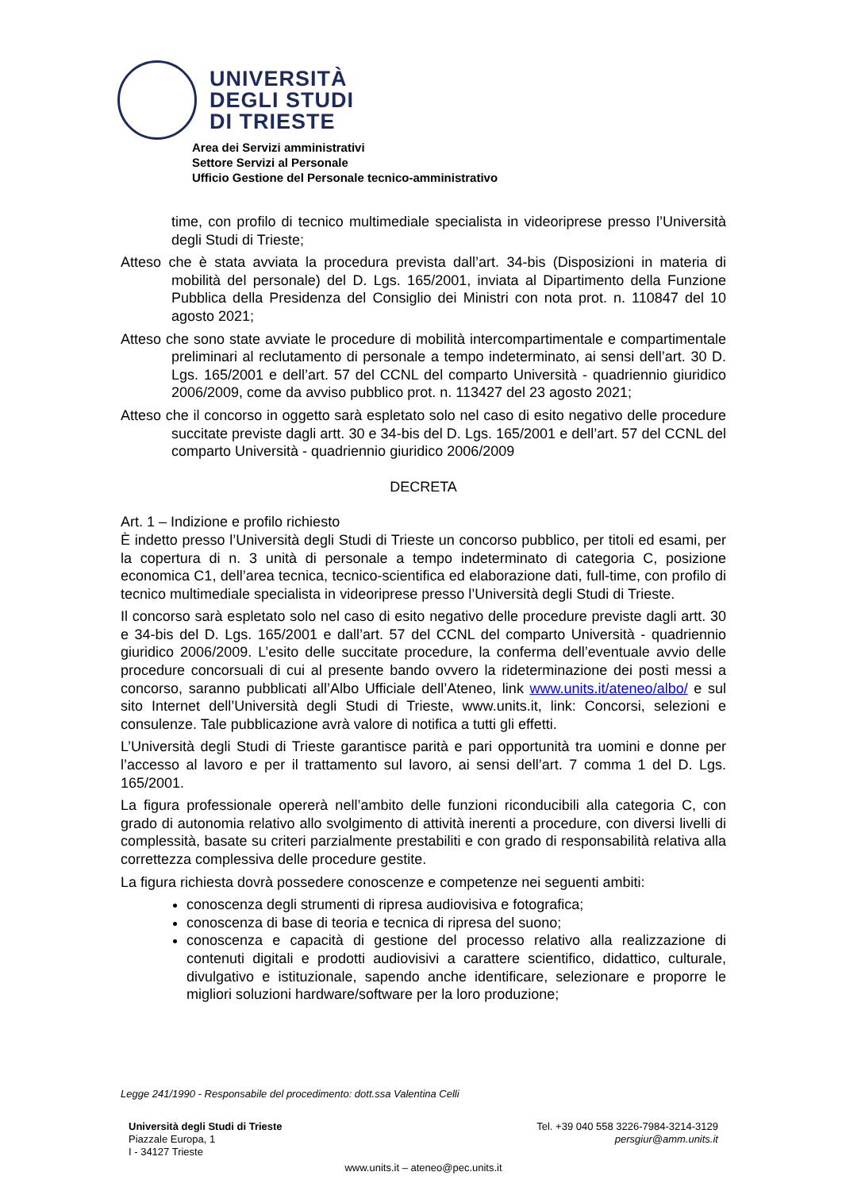UNIVERSITÀ
DEGLI STUDI
DI TRIESTE
Area dei Servizi amministrativi
Settore Servizi al Personale
Ufficio Gestione del Personale tecnico-amministrativo
time, con profilo di tecnico multimediale specialista in videoriprese presso l’Università degli Studi di Trieste;
Atteso che è stata avviata la procedura prevista dall’art. 34-bis (Disposizioni in materia di mobilità del personale) del D. Lgs. 165/2001, inviata al Dipartimento della Funzione Pubblica della Presidenza del Consiglio dei Ministri con nota prot. n. 110847 del 10 agosto 2021;
Atteso che sono state avviate le procedure di mobilità intercompartimentale e compartimentale preliminari al reclutamento di personale a tempo indeterminato, ai sensi dell’art. 30 D. Lgs. 165/2001 e dell’art. 57 del CCNL del comparto Università - quadriennio giuridico 2006/2009, come da avviso pubblico prot. n. 113427 del 23 agosto 2021;
Atteso che il concorso in oggetto sarà espletato solo nel caso di esito negativo delle procedure succitate previste dagli artt. 30 e 34-bis del D. Lgs. 165/2001 e dell’art. 57 del CCNL del comparto Università - quadriennio giuridico 2006/2009
DECRETA
Art. 1 – Indizione e profilo richiesto
È indetto presso l’Università degli Studi di Trieste un concorso pubblico, per titoli ed esami, per la copertura di n. 3 unità di personale a tempo indeterminato di categoria C, posizione economica C1, dell’area tecnica, tecnico-scientifica ed elaborazione dati, full-time, con profilo di tecnico multimediale specialista in videoriprese presso l’Università degli Studi di Trieste.
Il concorso sarà espletato solo nel caso di esito negativo delle procedure previste dagli artt. 30 e 34-bis del D. Lgs. 165/2001 e dall’art. 57 del CCNL del comparto Università - quadriennio giuridico 2006/2009. L’esito delle succitate procedure, la conferma dell’eventuale avvio delle procedure concorsuali di cui al presente bando ovvero la rideterminazione dei posti messi a concorso, saranno pubblicati all’Albo Ufficiale dell’Ateneo, link www.units.it/ateneo/albo/ e sul sito Internet dell’Università degli Studi di Trieste, www.units.it, link: Concorsi, selezioni e consulenze. Tale pubblicazione avrà valore di notifica a tutti gli effetti.
L’Università degli Studi di Trieste garantisce parità e pari opportunità tra uomini e donne per l’accesso al lavoro e per il trattamento sul lavoro, ai sensi dell’art. 7 comma 1 del D. Lgs. 165/2001.
La figura professionale opererà nell’ambito delle funzioni riconducibili alla categoria C, con grado di autonomia relativo allo svolgimento di attività inerenti a procedure, con diversi livelli di complessità, basate su criteri parzialmente prestabiliti e con grado di responsabilità relativa alla correttezza complessiva delle procedure gestite.
La figura richiesta dovrà possedere conoscenze e competenze nei seguenti ambiti:
conoscenza degli strumenti di ripresa audiovisiva e fotografica;
conoscenza di base di teoria e tecnica di ripresa del suono;
conoscenza e capacità di gestione del processo relativo alla realizzazione di contenuti digitali e prodotti audiovisivi a carattere scientifico, didattico, culturale, divulgativo e istituzionale, sapendo anche identificare, selezionare e proporre le migliori soluzioni hardware/software per la loro produzione;
Legge 241/1990 - Responsabile del procedimento: dott.ssa Valentina Celli
Università degli Studi di Trieste
Piazzale Europa, 1
I - 34127 Trieste
Tel. +39 040 558 3226-7984-3214-3129
persgiur@amm.units.it
www.units.it – ateneo@pec.units.it